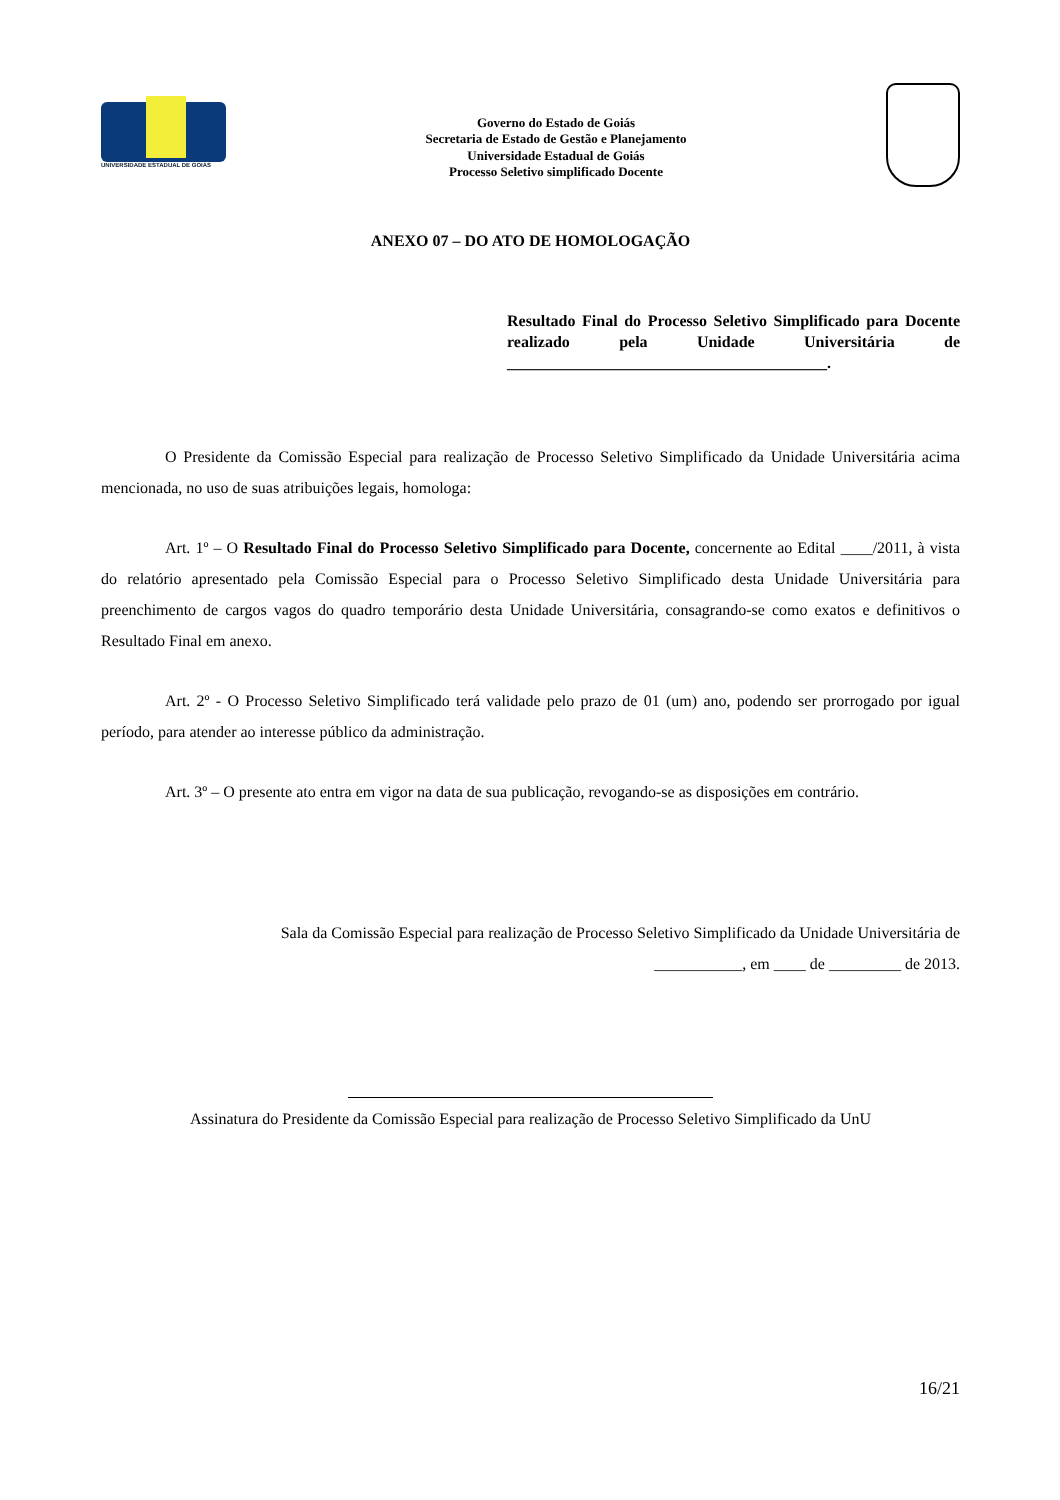UNIVERSIDADE ESTADUAL DE GOIÁS
Governo do Estado de Goiás
Secretaria de Estado de Gestão e Planejamento
Universidade Estadual de Goiás
Processo Seletivo simplificado Docente
ANEXO 07 – DO ATO DE HOMOLOGAÇÃO
Resultado Final do Processo Seletivo Simplificado para Docente realizado pela Unidade Universitária de ________________________________________.
O Presidente da Comissão Especial para realização de Processo Seletivo Simplificado da Unidade Universitária acima mencionada, no uso de suas atribuições legais, homologa:
Art. 1º – O Resultado Final do Processo Seletivo Simplificado para Docente, concernente ao Edital ____/2011, à vista do relatório apresentado pela Comissão Especial para o Processo Seletivo Simplificado desta Unidade Universitária para preenchimento de cargos vagos do quadro temporário desta Unidade Universitária, consagrando-se como exatos e definitivos o Resultado Final em anexo.
Art. 2º - O Processo Seletivo Simplificado terá validade pelo prazo de 01 (um) ano, podendo ser prorrogado por igual período, para atender ao interesse público da administração.
Art. 3º – O presente ato entra em vigor na data de sua publicação, revogando-se as disposições em contrário.
Sala da Comissão Especial para realização de Processo Seletivo Simplificado da Unidade Universitária de
___________, em ____ de _________ de 2013.
Assinatura do Presidente da Comissão Especial para realização de Processo Seletivo Simplificado da UnU
16/21